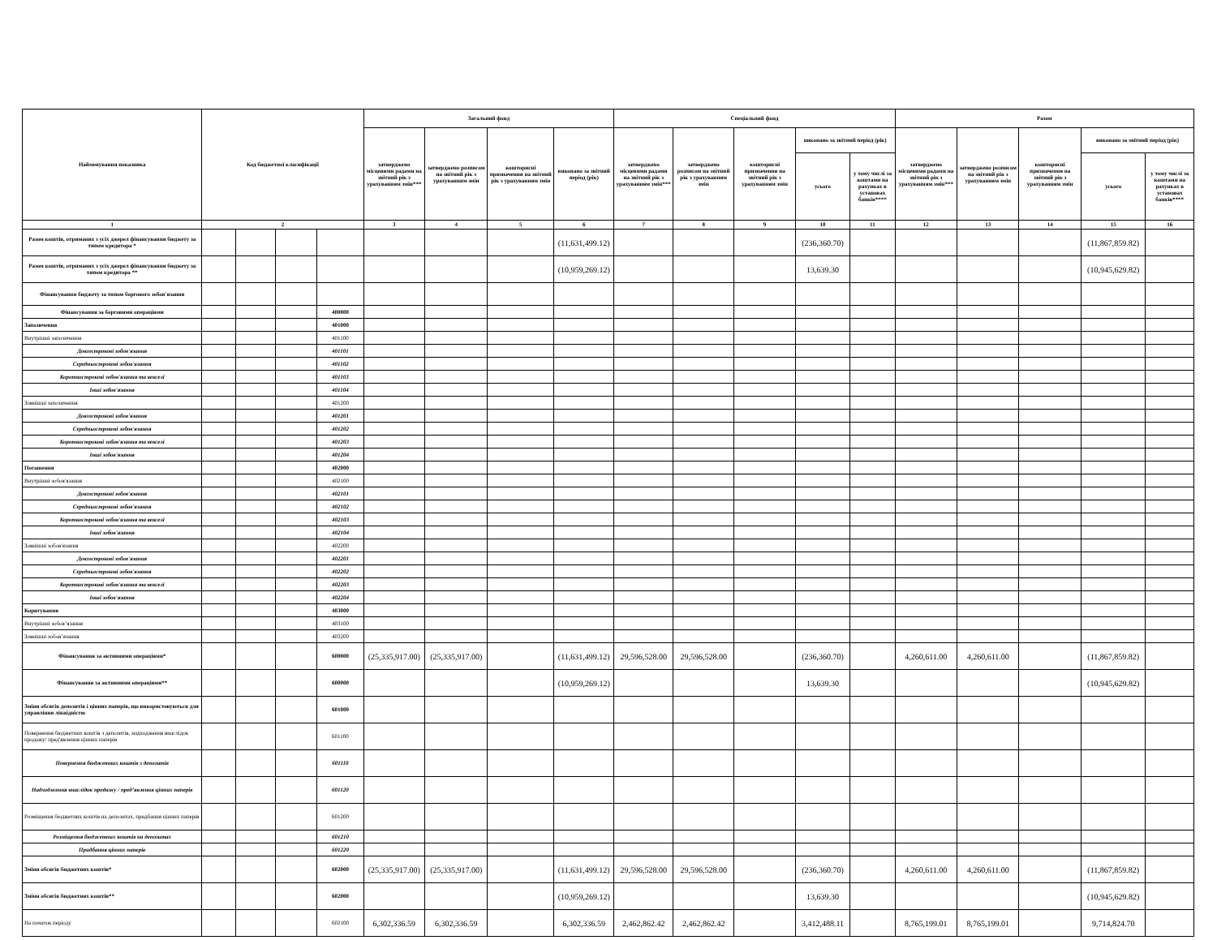| Найменування показника | Код бюджетної класифікації | | | | Загальний фонд | | | | Спеціальний фонд | | | | | Разом | | | | |
| --- | --- | --- | --- | --- | --- | --- | --- | --- | --- | --- | --- | --- | --- | --- | --- | --- | --- | --- |
| | | | | | затверджено місцевими радами на звітний рік з урахуванням змін*** | затверджено розписом на звітний рік з урахуванням змін | кошторисні призначення на звітний рік з урахуванням змін | виконано за звітний період (рік) | затверджено місцевими радами на звітний рік з урахуванням змін*** | затверджено розписом на звітний рік з урахуванням змін | кошторисні призначення на звітний рік з урахуванням змін | виконано за звітний період (рік) | | затверджено місцевими радами на звітний рік з урахуванням змін*** | затверджено розписом на звітний рік з урахуванням змін | кошторисні призначення на звітний рік з урахуванням змін | виконано за звітний період (рік) | |
| | | | | | | | | | | | | усього | у тому числі за коштами на рахунках в установах банків**** | | | | усього | у тому числі за коштами на рахунках в установах банків**** |
| 1 | 2 | | | | 3 | 4 | 5 | 6 | 7 | 8 | 9 | 10 | 11 | 12 | 13 | 14 | 15 | 16 |
| Разом коштів, отриманих з усіх джерел фінансування бюджету за типом кредитора * | | | | | | | | (11,631,499.12) | | | | (236,360.70) | | | | | (11,867,859.82) | |
| Разом коштів, отриманих з усіх джерел фінансування бюджету за типом кредитора ** | | | | | | | | (10,959,269.12) | | | | 13,639.30 | | | | | (10,945,629.82) | |
| Фінансування бюджету за типом боргового зобов'язання | | | | | | | | | | | | | | | | | | |
| Фінансування за борговими операціями | | | | 400000 | | | | | | | | | | | | | | |
| Запозичення | | | | 401000 | | | | | | | | | | | | | | |
| Внутрішні запозичення | | | | 401100 | | | | | | | | | | | | | | |
| Довгострокові зобов'язання | | | | 401101 | | | | | | | | | | | | | | |
| Середньострокові зобов'язання | | | | 401102 | | | | | | | | | | | | | | |
| Короткострокові зобов'язання та векселі | | | | 401103 | | | | | | | | | | | | | | |
| Інші зобов'язання | | | | 401104 | | | | | | | | | | | | | | |
| Зовнішні запозичення | | | | 401200 | | | | | | | | | | | | | | |
| Довгострокові зобов'язання | | | | 401201 | | | | | | | | | | | | | | |
| Середньострокові зобов'язання | | | | 401202 | | | | | | | | | | | | | | |
| Короткострокові зобов'язання та векселі | | | | 401203 | | | | | | | | | | | | | | |
| Інші зобов'язання | | | | 401204 | | | | | | | | | | | | | | |
| Погашення | | | | 402000 | | | | | | | | | | | | | | |
| Внутрішні зобов'язання | | | | 402100 | | | | | | | | | | | | | | |
| Довгострокові зобов'язання | | | | 402101 | | | | | | | | | | | | | | |
| Середньострокові зобов'язання | | | | 402102 | | | | | | | | | | | | | | |
| Короткострокові зобов'язання та векселі | | | | 402103 | | | | | | | | | | | | | | |
| Інші зобов'язання | | | | 402104 | | | | | | | | | | | | | | |
| Зовнішні зобов'язання | | | | 402200 | | | | | | | | | | | | | | |
| Довгострокові зобов'язання | | | | 402201 | | | | | | | | | | | | | | |
| Середньострокові зобов'язання | | | | 402202 | | | | | | | | | | | | | | |
| Короткострокові зобов'язання та векселі | | | | 402203 | | | | | | | | | | | | | | |
| Інші зобов'язання | | | | 402204 | | | | | | | | | | | | | | |
| Коригування | | | | 403000 | | | | | | | | | | | | | | |
| Внутрішні зобов’язання | | | | 403100 | | | | | | | | | | | | | | |
| Зовнішні зобов’язання | | | | 403200 | | | | | | | | | | | | | | |
| Фінансування за активними операціями* | | | | 600000 | (25,335,917.00) | (25,335,917.00) | | (11,631,499.12) | 29,596,528.00 | 29,596,528.00 | | (236,360.70) | | 4,260,611.00 | 4,260,611.00 | | (11,867,859.82) | |
| Фінансування за активними операціями** | | | | 600000 | | | | (10,959,269.12) | | | | 13,639.30 | | | | | (10,945,629.82) | |
| Зміни обсягів депозитів і цінних паперів, що використовуються для управління ліквідністю | | | | 601000 | | | | | | | | | | | | | | |
| Повернення бюджетних коштів з депозитів, надходження внаслідок продажу/ пред'явлення цінних паперів | | | | 601100 | | | | | | | | | | | | | | |
| Повернення бюджетних коштів з депозитів | | | | 601110 | | | | | | | | | | | | | | |
| Надходження внаслідок продажу / пред’явлення цінних паперів | | | | 601120 | | | | | | | | | | | | | | |
| Розміщення бюджетних коштів на депозитах, придбання цінних паперів | | | | 601200 | | | | | | | | | | | | | | |
| Розміщення бюджетних коштів на депозитах | | | | 601210 | | | | | | | | | | | | | | |
| Придбання цінних паперів | | | | 601220 | | | | | | | | | | | | | | |
| Зміни обсягів бюджетних коштів* | | | | 602000 | (25,335,917.00) | (25,335,917.00) | | (11,631,499.12) | 29,596,528.00 | 29,596,528.00 | | (236,360.70) | | 4,260,611.00 | 4,260,611.00 | | (11,867,859.82) | |
| Зміни обсягів бюджетних коштів** | | | | 602000 | | | | (10,959,269.12) | | | | 13,639.30 | | | | | (10,945,629.82) | |
| На початок періоду | | | | 602100 | 6,302,336.59 | 6,302,336.59 | | 6,302,336.59 | 2,462,862.42 | 2,462,862.42 | | 3,412,488.11 | | 8,765,199.01 | 8,765,199.01 | | 9,714,824.70 | |